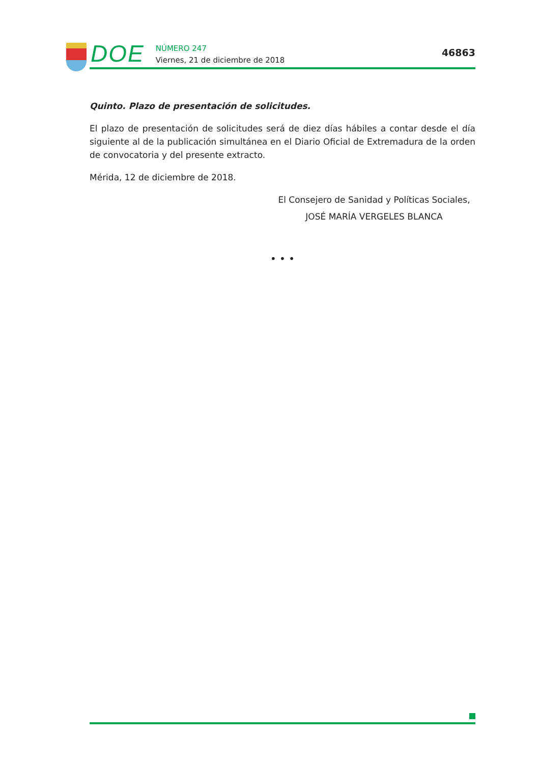DOE
NÚMERO 247
Viernes, 21 de diciembre de 2018
46863
Quinto. Plazo de presentación de solicitudes.
El plazo de presentación de solicitudes será de diez días hábiles a contar desde el día siguiente al de la publicación simultánea en el Diario Oficial de Extremadura de la orden de convocatoria y del presente extracto.
Mérida, 12 de diciembre de 2018.
El Consejero de Sanidad y Políticas Sociales,
JOSÉ MARÍA VERGELES BLANCA
• • •